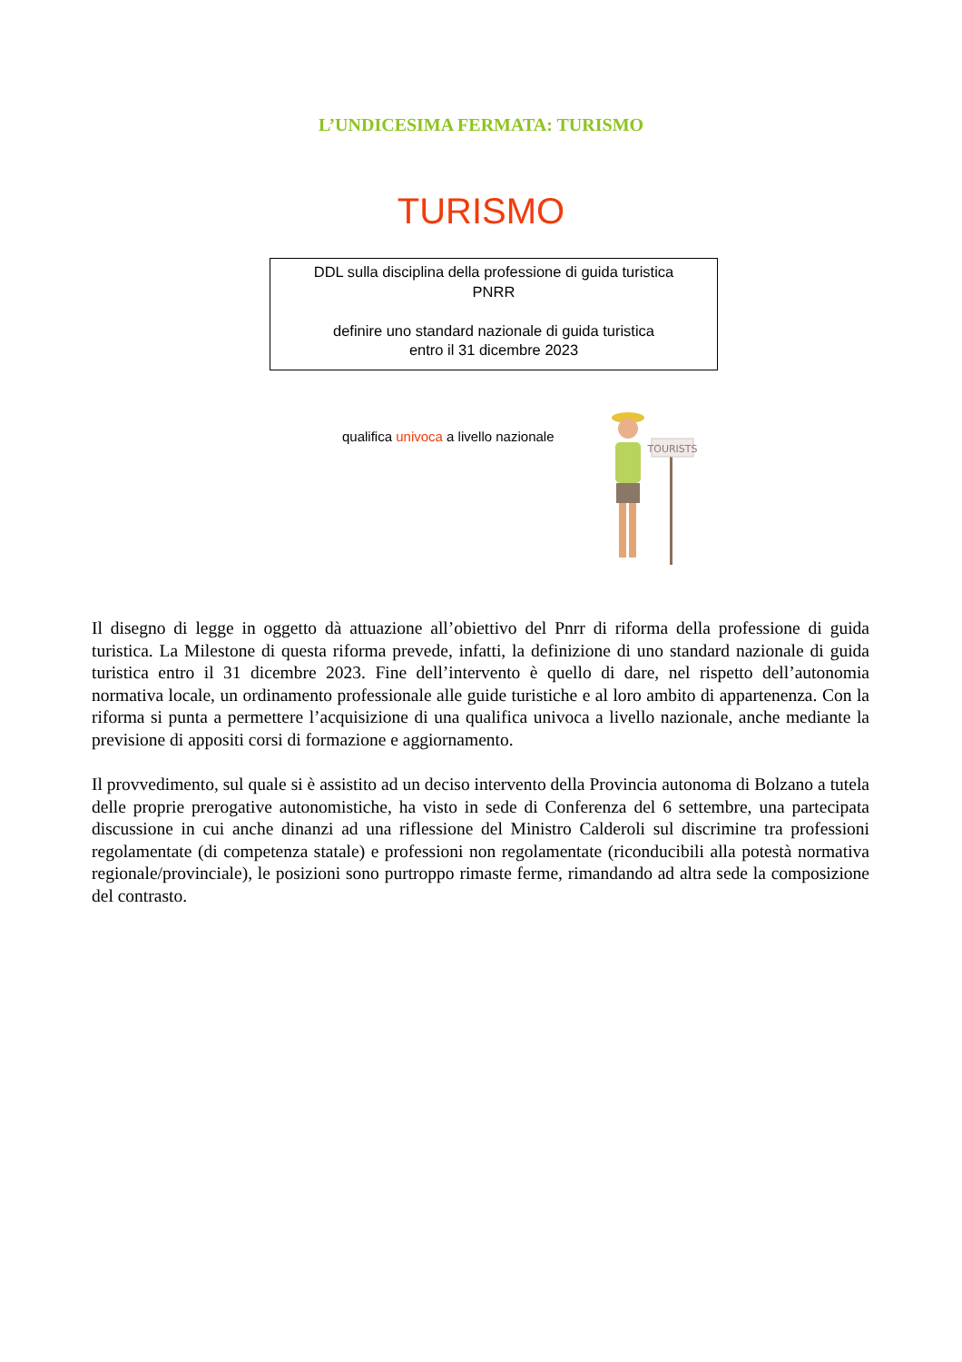L’UNDICESIMA FERMATA: TURISMO
TURISMO
DDL sulla disciplina della professione di guida turistica
PNRR
definire uno standard nazionale di guida turistica
entro il 31 dicembre 2023
qualifica univoca a livello nazionale
TOURISTS
Il disegno di legge in oggetto dà attuazione all’obiettivo del Pnrr di riforma della professione di guida turistica. La Milestone di questa riforma prevede, infatti, la definizione di uno standard nazionale di guida turistica entro il 31 dicembre 2023. Fine dell’intervento è quello di dare, nel rispetto dell’autonomia normativa locale, un ordinamento professionale alle guide turistiche e al loro ambito di appartenenza. Con la riforma si punta a permettere l’acquisizione di una qualifica univoca a livello nazionale, anche mediante la previsione di appositi corsi di formazione e aggiornamento.
Il provvedimento, sul quale si è assistito ad un deciso intervento della Provincia autonoma di Bolzano a tutela delle proprie prerogative autonomistiche, ha visto in sede di Conferenza del 6 settembre, una partecipata discussione in cui anche dinanzi ad una riflessione del Ministro Calderoli sul discrimine tra professioni regolamentate (di competenza statale) e professioni non regolamentate (riconducibili alla potestà normativa regionale/provinciale), le posizioni sono purtroppo rimaste ferme, rimandando ad altra sede la composizione del contrasto.